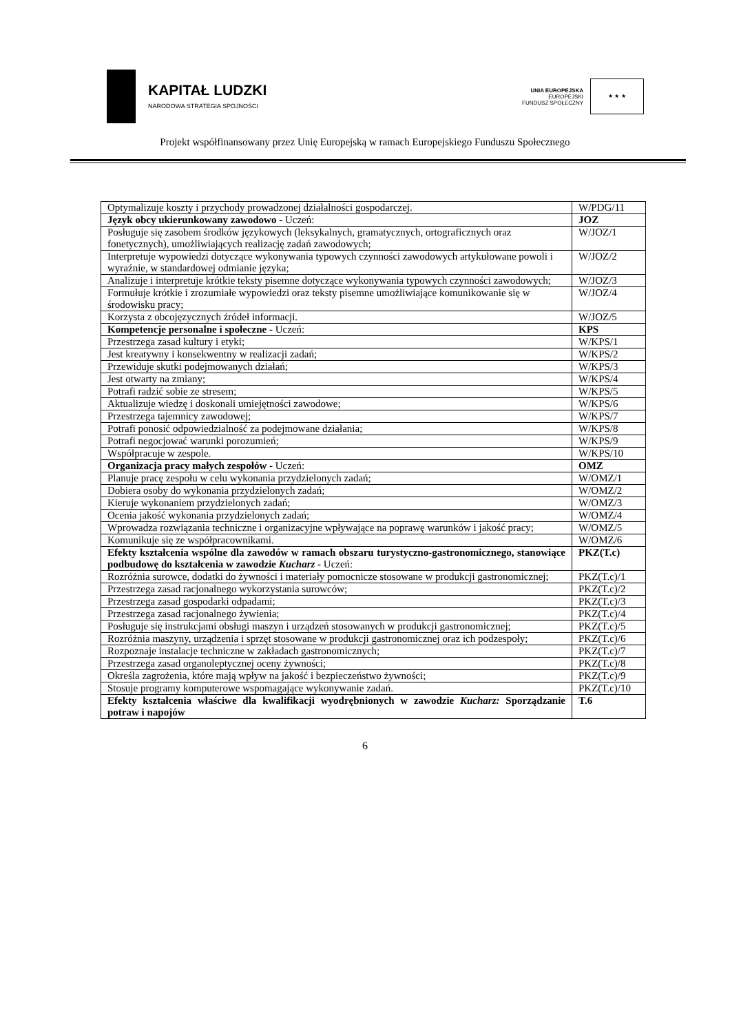KAPITAŁ LUDZKI
NARODOWA STRATEGIA SPÓJNOŚCI
UNIA EUROPEJSKA
EUROPEJSKI
FUNDUSZ SPOŁECZNY
★ ★ ★
Projekt współfinansowany przez Unię Europejską w ramach Europejskiego Funduszu Społecznego
| Optymalizuje koszty i przychody prowadzonej działalności gospodarczej. | W/PDG/11 |
| Język obcy ukierunkowany zawodowo - Uczeń: | JOZ |
| Posługuje się zasobem środków językowych (leksykalnych, gramatycznych, ortograficznych oraz fonetycznych), umożliwiających realizację zadań zawodowych; | W/JOZ/1 |
| Interpretuje wypowiedzi dotyczące wykonywania typowych czynności zawodowych artykułowane powoli i wyraźnie, w standardowej odmianie języka; | W/JOZ/2 |
| Analizuje i interpretuje krótkie teksty pisemne dotyczące wykonywania typowych czynności zawodowych; | W/JOZ/3 |
| Formułuje krótkie i zrozumiałe wypowiedzi oraz teksty pisemne umożliwiające komunikowanie się w środowisku pracy; | W/JOZ/4 |
| Korzysta z obcojęzycznych źródeł informacji. | W/JOZ/5 |
| Kompetencje personalne i społeczne - Uczeń: | KPS |
| Przestrzega zasad kultury i etyki; | W/KPS/1 |
| Jest kreatywny i konsekwentny w realizacji zadań; | W/KPS/2 |
| Przewiduje skutki podejmowanych działań; | W/KPS/3 |
| Jest otwarty na zmiany; | W/KPS/4 |
| Potrafi radzić sobie ze stresem; | W/KPS/5 |
| Aktualizuje wiedzę i doskonali umiejętności zawodowe; | W/KPS/6 |
| Przestrzega tajemnicy zawodowej; | W/KPS/7 |
| Potrafi ponosić odpowiedzialność za podejmowane działania; | W/KPS/8 |
| Potrafi negocjować warunki porozumień; | W/KPS/9 |
| Współpracuje w zespole. | W/KPS/10 |
| Organizacja pracy małych zespołów - Uczeń: | OMZ |
| Planuje pracę zespołu w celu wykonania przydzielonych zadań; | W/OMZ/1 |
| Dobiera osoby do wykonania przydzielonych zadań; | W/OMZ/2 |
| Kieruje wykonaniem przydzielonych zadań; | W/OMZ/3 |
| Ocenia jakość wykonania przydzielonych zadań; | W/OMZ/4 |
| Wprowadza rozwiązania techniczne i organizacyjne wpływające na poprawę warunków i jakość pracy; | W/OMZ/5 |
| Komunikuje się ze współpracownikami. | W/OMZ/6 |
| Efekty kształcenia wspólne dla zawodów w ramach obszaru turystyczno-gastronomicznego, stanowiące podbudowę do kształcenia w zawodzie Kucharz - Uczeń: | PKZ(T.c) |
| Rozróżnia surowce, dodatki do żywności i materiały pomocnicze stosowane w produkcji gastronomicznej; | PKZ(T.c)/1 |
| Przestrzega zasad racjonalnego wykorzystania surowców; | PKZ(T.c)/2 |
| Przestrzega zasad gospodarki odpadami; | PKZ(T.c)/3 |
| Przestrzega zasad racjonalnego żywienia; | PKZ(T.c)/4 |
| Posługuje się instrukcjami obsługi maszyn i urządzeń stosowanych w produkcji gastronomicznej; | PKZ(T.c)/5 |
| Rozróżnia maszyny, urządzenia i sprzęt stosowane w produkcji gastronomicznej oraz ich podzespoły; | PKZ(T.c)/6 |
| Rozpoznaje instalacje techniczne w zakładach gastronomicznych; | PKZ(T.c)/7 |
| Przestrzega zasad organoleptycznej oceny żywności; | PKZ(T.c)/8 |
| Określa zagrożenia, które mają wpływ na jakość i bezpieczeństwo żywności; | PKZ(T.c)/9 |
| Stosuje programy komputerowe wspomagające wykonywanie zadań. | PKZ(T.c)/10 |
| Efekty kształcenia właściwe dla kwalifikacji wyodrębnionych w zawodzie Kucharz: Sporządzanie potraw i napojów | T.6 |
6